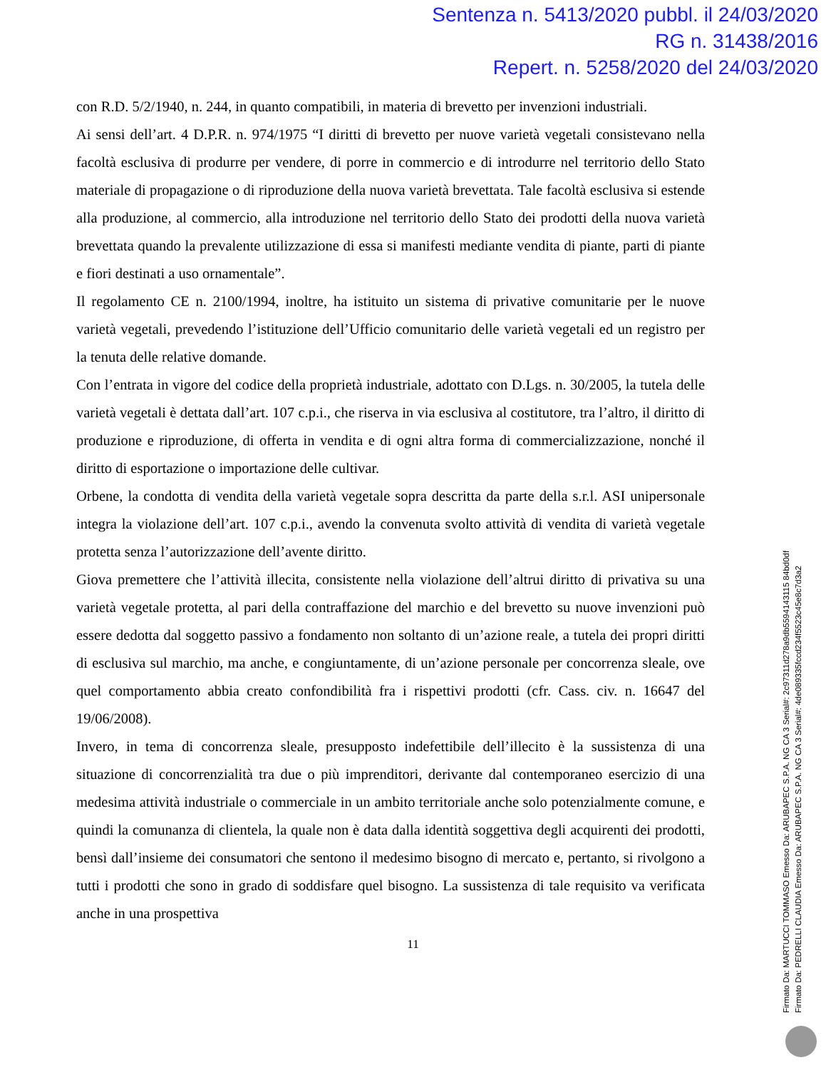Sentenza n. 5413/2020 pubbl. il 24/03/2020
RG n. 31438/2016
Repert. n. 5258/2020 del 24/03/2020
con R.D. 5/2/1940, n. 244, in quanto compatibili, in materia di brevetto per invenzioni industriali.
Ai sensi dell’art. 4 D.P.R. n. 974/1975 “I diritti di brevetto per nuove varietà vegetali consistevano nella facoltà esclusiva di produrre per vendere, di porre in commercio e di introdurre nel territorio dello Stato materiale di propagazione o di riproduzione della nuova varietà brevettata. Tale facoltà esclusiva si estende alla produzione, al commercio, alla introduzione nel territorio dello Stato dei prodotti della nuova varietà brevettata quando la prevalente utilizzazione di essa si manifesti mediante vendita di piante, parti di piante e fiori destinati a uso ornamentale”.
Il regolamento CE n. 2100/1994, inoltre, ha istituito un sistema di privative comunitarie per le nuove varietà vegetali, prevedendo l’istituzione dell’Ufficio comunitario delle varietà vegetali ed un registro per la tenuta delle relative domande.
Con l’entrata in vigore del codice della proprietà industriale, adottato con D.Lgs. n. 30/2005, la tutela delle varietà vegetali è dettata dall’art. 107 c.p.i., che riserva in via esclusiva al costitutore, tra l’altro, il diritto di produzione e riproduzione, di offerta in vendita e di ogni altra forma di commercializzazione, nonché il diritto di esportazione o importazione delle cultivar.
Orbene, la condotta di vendita della varietà vegetale sopra descritta da parte della s.r.l. ASI unipersonale integra la violazione dell’art. 107 c.p.i., avendo la convenuta svolto attività di vendita di varietà vegetale protetta senza l’autorizzazione dell’avente diritto.
Giova premettere che l’attività illecita, consistente nella violazione dell’altrui diritto di privativa su una varietà vegetale protetta, al pari della contraffazione del marchio e del brevetto su nuove invenzioni può essere dedotta dal soggetto passivo a fondamento non soltanto di un’azione reale, a tutela dei propri diritti di esclusiva sul marchio, ma anche, e congiuntamente, di un’azione personale per concorrenza sleale, ove quel comportamento abbia creato confondibilità fra i rispettivi prodotti (cfr. Cass. civ. n. 16647 del 19/06/2008).
Invero, in tema di concorrenza sleale, presupposto indefettibile dell’illecito è la sussistenza di una situazione di concorrenzialità tra due o più imprenditori, derivante dal contemporaneo esercizio di una medesima attività industriale o commerciale in un ambito territoriale anche solo potenzialmente comune, e quindi la comunanza di clientela, la quale non è data dalla identità soggettiva degli acquirenti dei prodotti, bensì dall’insieme dei consumatori che sentono il medesimo bisogno di mercato e, pertanto, si rivolgono a tutti i prodotti che sono in grado di soddisfare quel bisogno. La sussistenza di tale requisito va verificata anche in una prospettiva
11
Firmato Da: MARTUCCI TOMMASO Emesso Da: ARUBAPEC S.P.A. NG CA 3 Serial#: 2c97311d278a9db5594143115 84bd0df
Firmato Da: PEDRELLI CLAUDIA Emesso Da: ARUBAPEC S.P.A. NG CA 3 Serial#: 4de089335fccd234f5523c45e8c7d3a2